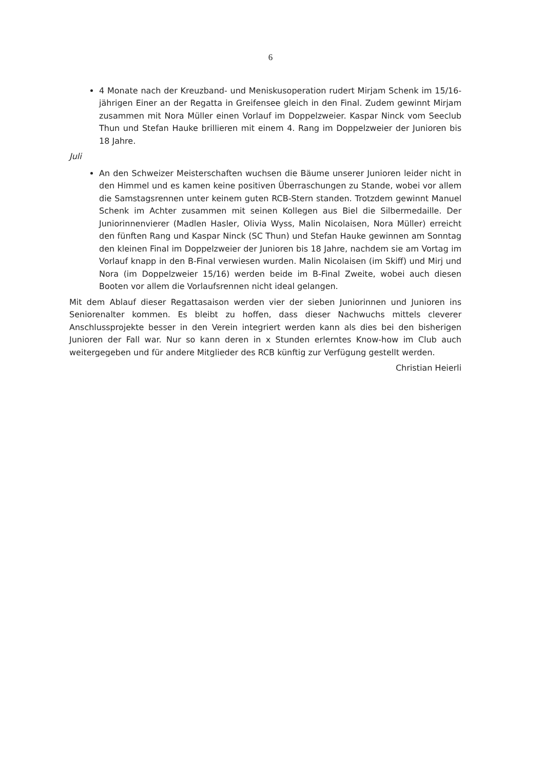6
4 Monate nach der Kreuzband- und Meniskusoperation rudert Mirjam Schenk im 15/16- jährigen Einer an der Regatta in Greifensee gleich in den Final. Zudem gewinnt Mirjam zusammen mit Nora Müller einen Vorlauf im Doppelzweier. Kaspar Ninck vom Seeclub Thun und Stefan Hauke brillieren mit einem 4. Rang im Doppelzweier der Junioren bis 18 Jahre.
Juli
An den Schweizer Meisterschaften wuchsen die Bäume unserer Junioren leider nicht in den Himmel und es kamen keine positiven Überraschungen zu Stande, wobei vor allem die Samstagsrennen unter keinem guten RCB-Stern standen. Trotzdem gewinnt Manuel Schenk im Achter zusammen mit seinen Kollegen aus Biel die Silbermedaille. Der Juniorinnenvierer (Madlen Hasler, Olivia Wyss, Malin Nicolaisen, Nora Müller) erreicht den fünften Rang und Kaspar Ninck (SC Thun) und Stefan Hauke gewinnen am Sonntag den kleinen Final im Doppelzweier der Junioren bis 18 Jahre, nachdem sie am Vortag im Vorlauf knapp in den B-Final verwiesen wurden. Malin Nicolaisen (im Skiff) und Mirj und Nora (im Doppelzweier 15/16) werden beide im B-Final Zweite, wobei auch diesen Booten vor allem die Vorlaufsrennen nicht ideal gelangen.
Mit dem Ablauf dieser Regattasaison werden vier der sieben Juniorinnen und Junioren ins Seniorenalter kommen. Es bleibt zu hoffen, dass dieser Nachwuchs mittels cleverer Anschlussprojekte besser in den Verein integriert werden kann als dies bei den bisherigen Junioren der Fall war. Nur so kann deren in x Stunden erlerntes Know-how im Club auch weitergegeben und für andere Mitglieder des RCB künftig zur Verfügung gestellt werden.
Christian Heierli